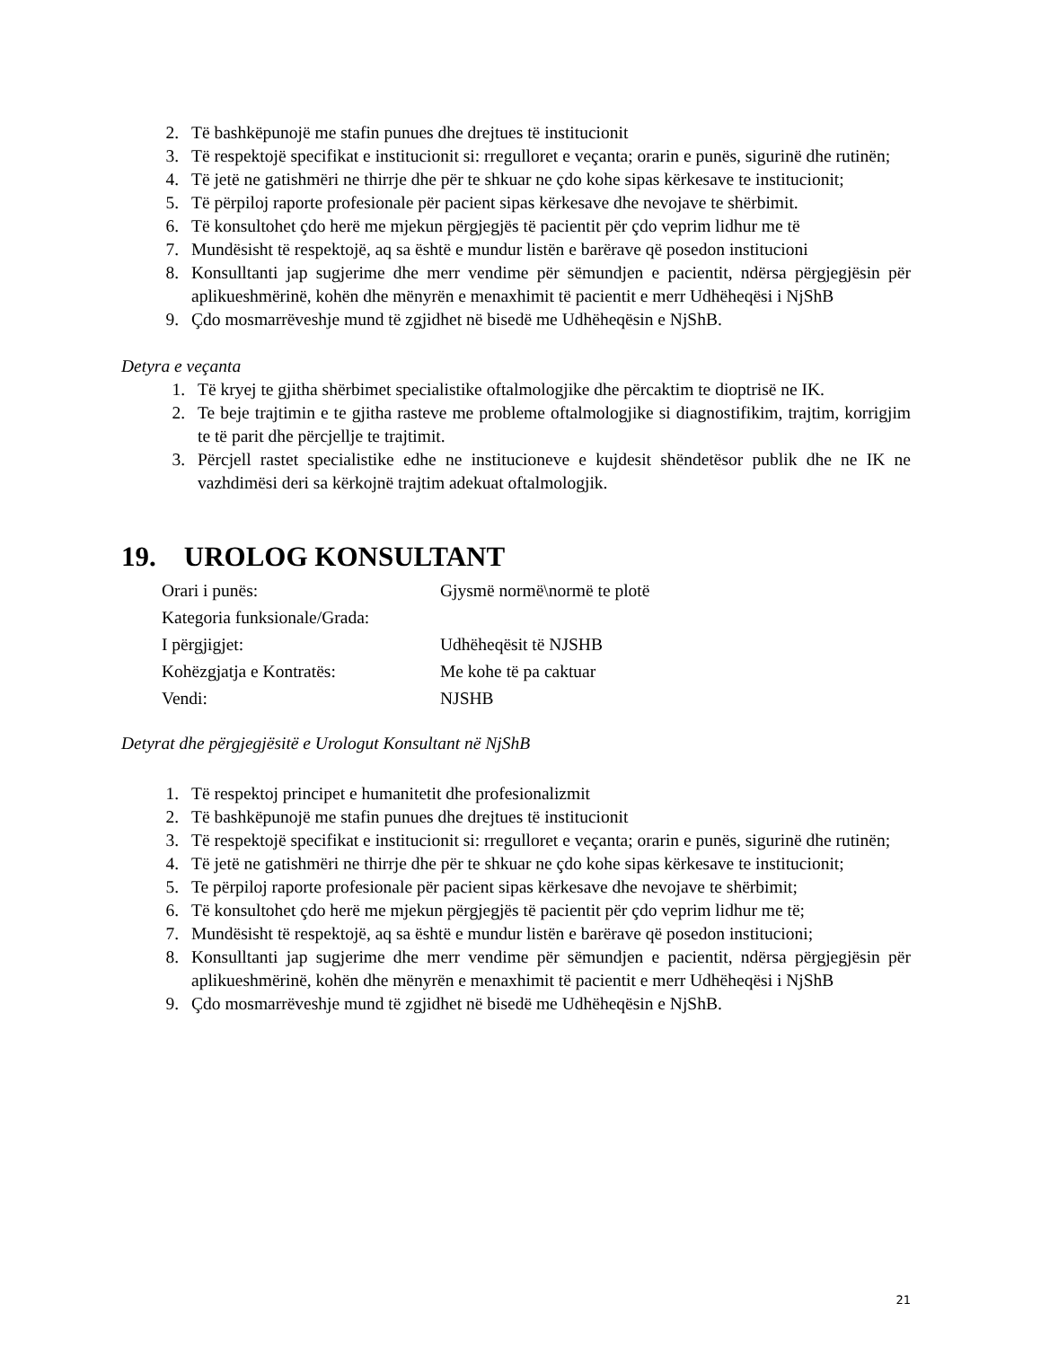2. Të bashkëpunojë me stafin punues dhe drejtues të institucionit
3. Të respektojë specifikat e institucionit si: rregulloret e veçanta; orarin e punës, sigurinë dhe rutinën;
4. Të jetë ne gatishmëri ne thirrje dhe për te shkuar ne çdo kohe sipas kërkesave te institucionit;
5. Të përpiloj raporte profesionale për pacient sipas kërkesave dhe nevojave te shërbimit.
6. Të konsultohet çdo herë me mjekun përgjegjës të pacientit për çdo veprim lidhur me të
7. Mundësisht të respektojë, aq sa është e mundur listën e barërave që posedon institucioni
8. Konsulltanti jap sugjerime dhe merr vendime për sëmundjen e pacientit, ndërsa përgjegjësin për aplikueshmërinë, kohën dhe mënyrën e menaxhimit të pacientit e merr Udhëheqësi i NjShB
9. Çdo mosmarrëveshje mund të zgjidhet në bisedë me Udhëheqësin e NjShB.
Detyra e veçanta
1. Të kryej te gjitha shërbimet specialistike oftalmologjike dhe përcaktim te dioptrisë ne IK.
2. Te beje trajtimin e te gjitha rasteve me probleme oftalmologjike si diagnostifikim, trajtim, korrigjim te të parit dhe përcjellje te trajtimit.
3. Përcjell rastet specialistike edhe ne institucioneve e kujdesit shëndetësor publik dhe ne IK ne vazhdimësi deri sa kërkojnë trajtim adekuat oftalmologjik.
19. UROLOG KONSULTANT
| Orari i punës: | Gjysmë normë\normë te plotë |
| Kategoria funksionale/Grada: | |
| I përgjigjet: | Udhëheqësit të NJSHB |
| Kohëzgjatja e Kontratës: | Me kohe të pa caktuar |
| Vendi: | NJSHB |
Detyrat dhe përgjegjësitë e Urologut Konsultant në NjShB
1. Të respektoj principet e humanitetit dhe profesionalizmit
2. Të bashkëpunojë me stafin punues dhe drejtues të institucionit
3. Të respektojë specifikat e institucionit si: rregulloret e veçanta; orarin e punës, sigurinë dhe rutinën;
4. Të jetë ne gatishmëri ne thirrje dhe për te shkuar ne çdo kohe sipas kërkesave te institucionit;
5. Te përpiloj raporte profesionale për pacient sipas kërkesave dhe nevojave te shërbimit;
6. Të konsultohet çdo herë me mjekun përgjegjës të pacientit për çdo veprim lidhur me të;
7. Mundësisht të respektojë, aq sa është e mundur listën e barërave që posedon institucioni;
8. Konsulltanti jap sugjerime dhe merr vendime për sëmundjen e pacientit, ndërsa përgjegjësin për aplikueshmërinë, kohën dhe mënyrën e menaxhimit të pacientit e merr Udhëheqësi i NjShB
9. Çdo mosmarrëveshje mund të zgjidhet në bisedë me Udhëheqësin e NjShB.
21